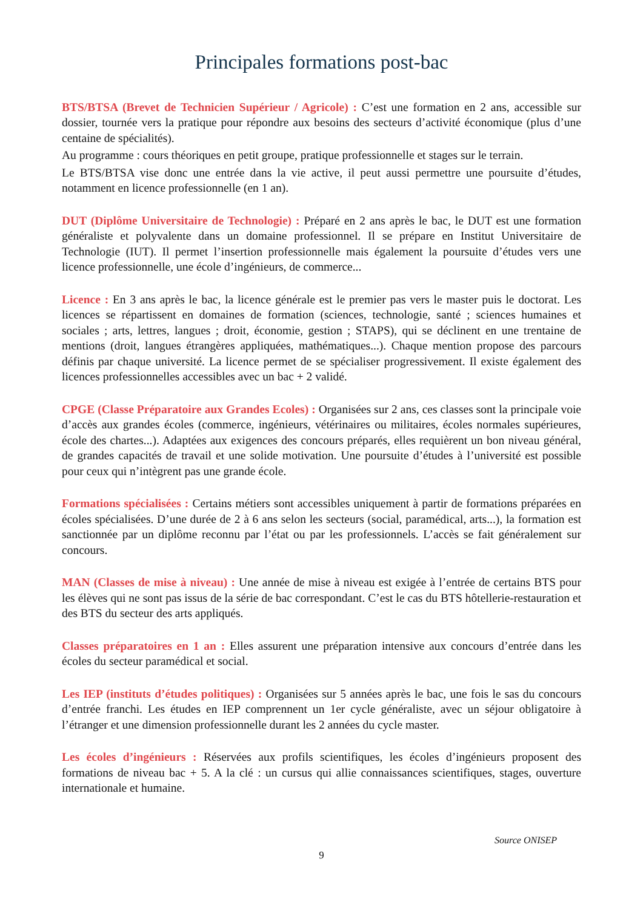Principales formations post-bac
BTS/BTSA (Brevet de Technicien Supérieur / Agricole) : C’est une formation en 2 ans, accessible sur dossier, tournée vers la pratique pour répondre aux besoins des secteurs d’activité économique (plus d’une centaine de spécialités).
Au programme : cours théoriques en petit groupe, pratique professionnelle et stages sur le terrain.
Le BTS/BTSA vise donc une entrée dans la vie active, il peut aussi permettre une poursuite d’études, notamment en licence professionnelle (en 1 an).
DUT (Diplôme Universitaire de Technologie) : Préparé en 2 ans après le bac, le DUT est une formation généraliste et polyvalente dans un domaine professionnel. Il se prépare en Institut Universitaire de Technologie (IUT). Il permet l’insertion professionnelle mais également la poursuite d’études vers une licence professionnelle, une école d’ingénieurs, de commerce...
Licence : En 3 ans après le bac, la licence générale est le premier pas vers le master puis le doctorat. Les licences se répartissent en domaines de formation (sciences, technologie, santé ; sciences humaines et sociales ; arts, lettres, langues ; droit, économie, gestion ; STAPS), qui se déclinent en une trentaine de mentions (droit, langues étrangères appliquées, mathématiques...). Chaque mention propose des parcours définis par chaque université. La licence permet de se spécialiser progressivement. Il existe également des licences professionnelles accessibles avec un bac + 2 validé.
CPGE (Classe Préparatoire aux Grandes Ecoles) : Organisées sur 2 ans, ces classes sont la principale voie d’accès aux grandes écoles (commerce, ingénieurs, vétérinaires ou militaires, écoles normales supérieures, école des chartes...). Adaptées aux exigences des concours préparés, elles requièrent un bon niveau général, de grandes capacités de travail et une solide motivation. Une poursuite d’études à l’université est possible pour ceux qui n’intègrent pas une grande école.
Formations spécialisées : Certains métiers sont accessibles uniquement à partir de formations préparées en écoles spécialisées. D’une durée de 2 à 6 ans selon les secteurs (social, paramédical, arts...), la formation est sanctionnée par un diplôme reconnu par l’état ou par les professionnels. L’accès se fait généralement sur concours.
MAN (Classes de mise à niveau) : Une année de mise à niveau est exigée à l’entrée de certains BTS pour les élèves qui ne sont pas issus de la série de bac correspondant. C’est le cas du BTS hôtellerie-restauration et des BTS du secteur des arts appliqués.
Classes préparatoires en 1 an : Elles assurent une préparation intensive aux concours d’entrée dans les écoles du secteur paramédical et social.
Les IEP (instituts d’études politiques) : Organisées sur 5 années après le bac, une fois le sas du concours d’entrée franchi. Les études en IEP comprennent un 1er cycle généraliste, avec un séjour obligatoire à l’étranger et une dimension professionnelle durant les 2 années du cycle master.
Les écoles d’ingénieurs : Réservées aux profils scientifiques, les écoles d’ingénieurs proposent des formations de niveau bac + 5. A la clé : un cursus qui allie connaissances scientifiques, stages, ouverture internationale et humaine.
Source ONISEP
9